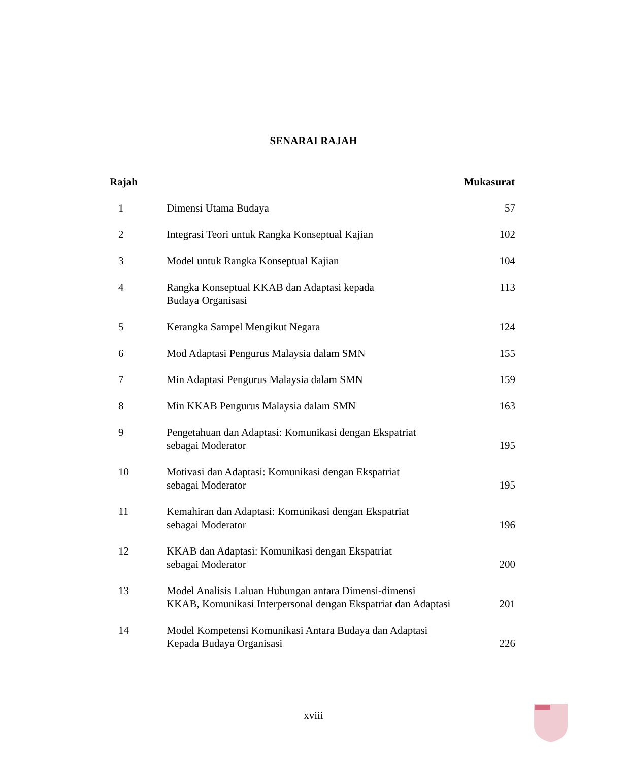SENARAI RAJAH
| Rajah | | Mukasurat |
| --- | --- | --- |
| 1 | Dimensi Utama Budaya | 57 |
| 2 | Integrasi Teori untuk Rangka Konseptual Kajian | 102 |
| 3 | Model untuk Rangka Konseptual Kajian | 104 |
| 4 | Rangka Konseptual KKAB dan Adaptasi kepada Budaya Organisasi | 113 |
| 5 | Kerangka Sampel Mengikut Negara | 124 |
| 6 | Mod Adaptasi Pengurus Malaysia dalam SMN | 155 |
| 7 | Min Adaptasi Pengurus Malaysia dalam SMN | 159 |
| 8 | Min KKAB Pengurus Malaysia dalam SMN | 163 |
| 9 | Pengetahuan dan Adaptasi: Komunikasi dengan Ekspatriat sebagai Moderator | 195 |
| 10 | Motivasi dan Adaptasi: Komunikasi dengan Ekspatriat sebagai Moderator | 195 |
| 11 | Kemahiran dan Adaptasi: Komunikasi dengan Ekspatriat sebagai Moderator | 196 |
| 12 | KKAB dan Adaptasi: Komunikasi dengan Ekspatriat sebagai Moderator | 200 |
| 13 | Model Analisis Laluan Hubungan antara Dimensi-dimensi KKAB, Komunikasi Interpersonal dengan Ekspatriat dan Adaptasi | 201 |
| 14 | Model Kompetensi Komunikasi Antara Budaya dan Adaptasi Kepada Budaya Organisasi | 226 |
xviii